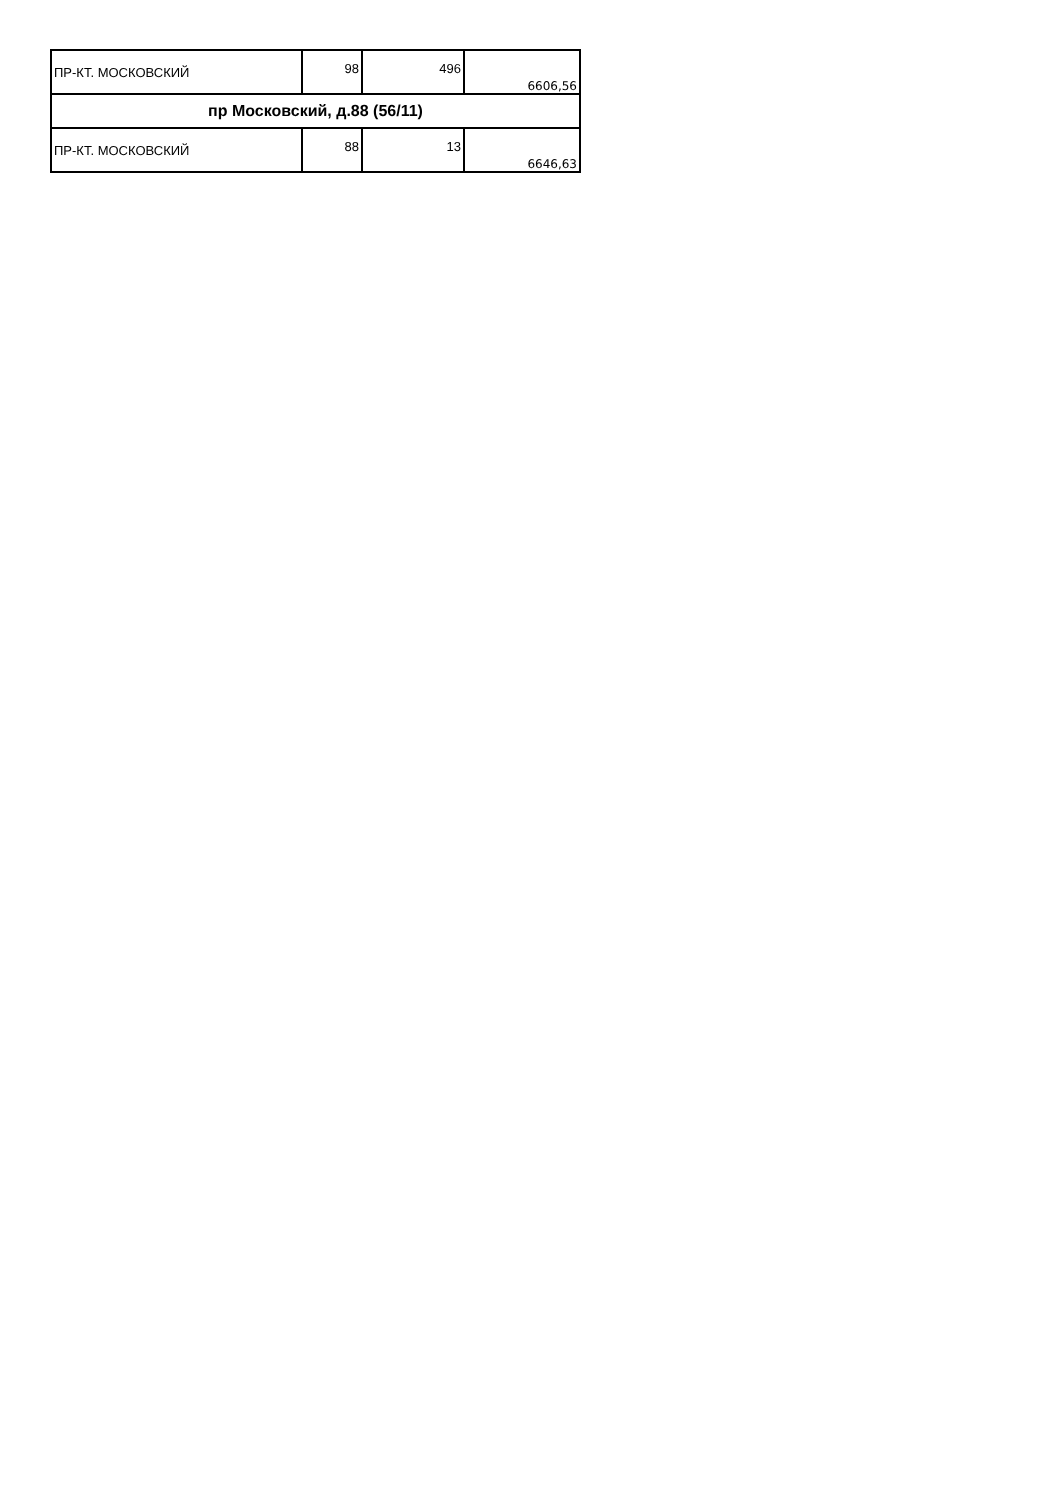| ПР-КТ. МОСКОВСКИЙ | 98 | 496 | 6606,56 |
| пр Московский, д.88 (56/11) | | | |
| ПР-КТ. МОСКОВСКИЙ | 88 | 13 | 6646,63 |